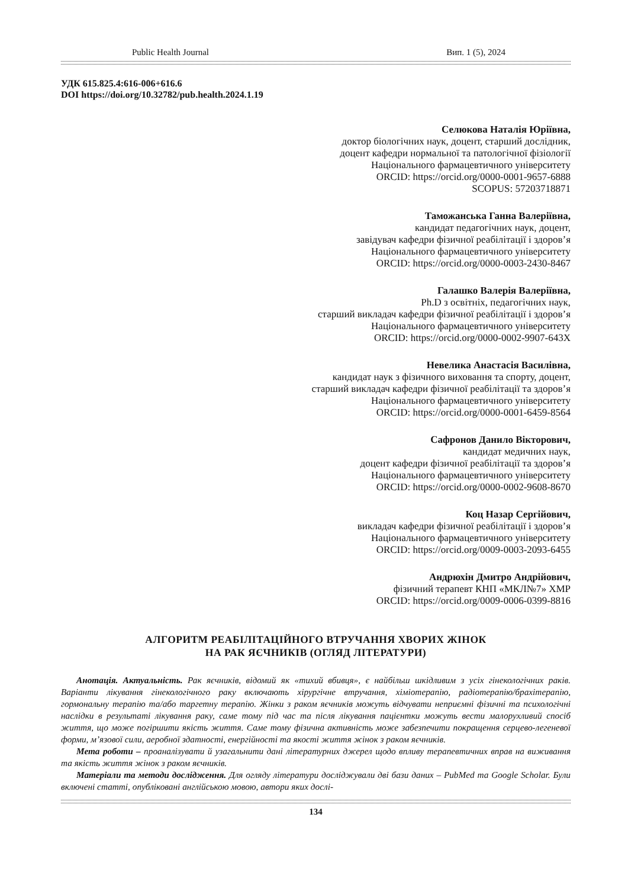Public Health Journal Вип. 1 (5), 2024
УДК 615.825.4:616-006+616.6
DOI https://doi.org/10.32782/pub.health.2024.1.19
Селюкова Наталія Юріївна,
доктор біологічних наук, доцент, старший дослідник,
доцент кафедри нормальної та патологічної фізіології
Національного фармацевтичного університету
ORCID: https://orcid.org/0000-0001-9657-6888
SCOPUS: 57203718871
Таможанська Ганна Валеріївна,
кандидат педагогічних наук, доцент,
завідувач кафедри фізичної реабілітації і здоров’я
Національного фармацевтичного університету
ORCID: https://orcid.org/0000-0003-2430-8467
Галашко Валерія Валеріївна,
Ph.D з освітніх, педагогічних наук,
старший викладач кафедри фізичної реабілітації і здоров’я
Національного фармацевтичного університету
ORCID: https://orcid.org/0000-0002-9907-643X
Невелика Анастасія Василівна,
кандидат наук з фізичного виховання та спорту, доцент,
старший викладач кафедри фізичної реабілітації та здоров’я
Національного фармацевтичного університету
ORCID: https://orcid.org/0000-0001-6459-8564
Сафронов Данило Вікторович,
кандидат медичних наук,
доцент кафедри фізичної реабілітації та здоров’я
Національного фармацевтичного університету
ORCID: https://orcid.org/0000-0002-9608-8670
Коц Назар Сергійович,
викладач кафедри фізичної реабілітації і здоров’я
Національного фармацевтичного університету
ORCID: https://orcid.org/0009-0003-2093-6455
Андрюхін Дмитро Андрійович,
фізичний терапевт КНП «МКЛ№7» ХМР
ORCID: https://orcid.org/0009-0006-0399-8816
АЛГОРИТМ РЕАБІЛІТАЦІЙНОГО ВТРУЧАННЯ ХВОРИХ ЖІНОК
НА РАК ЯЄЧНИКІВ (ОГЛЯД ЛІТЕРАТУРИ)
Анотація. Актуальність. Рак яєчників, відомий як «тихий вбивця», є найбільш шкідливим з усіх гінекологічних раків. Варіанти лікування гінекологічного раку включають хірургічне втручання, хіміотерапію, радіотерапію/брахітерапію, гормональну терапію та/або таргетну терапію. Жінки з раком яєчників можуть відчувати неприємні фізичні та психологічні наслідки в результаті лікування раку, саме тому під час та після лікування пацієнтки можуть вести малорухливий спосіб життя, що може погіршити якість життя. Саме тому фізична активність може забезпечити покращення серцево-легеневої форми, м’язової сили, аеробної здатності, енергійності та якості життя жінок з раком яєчників.
Мета роботи – проаналізувати й узагальнити дані літературних джерел щодо впливу терапевтичних вправ на виживання та якість життя жінок з раком яєчників.
Матеріали та методи дослідження. Для огляду літератури досліджували дві бази даних – PubMed та Google Scholar. Були включені статті, опубліковані англійською мовою, автори яких дослі-
134